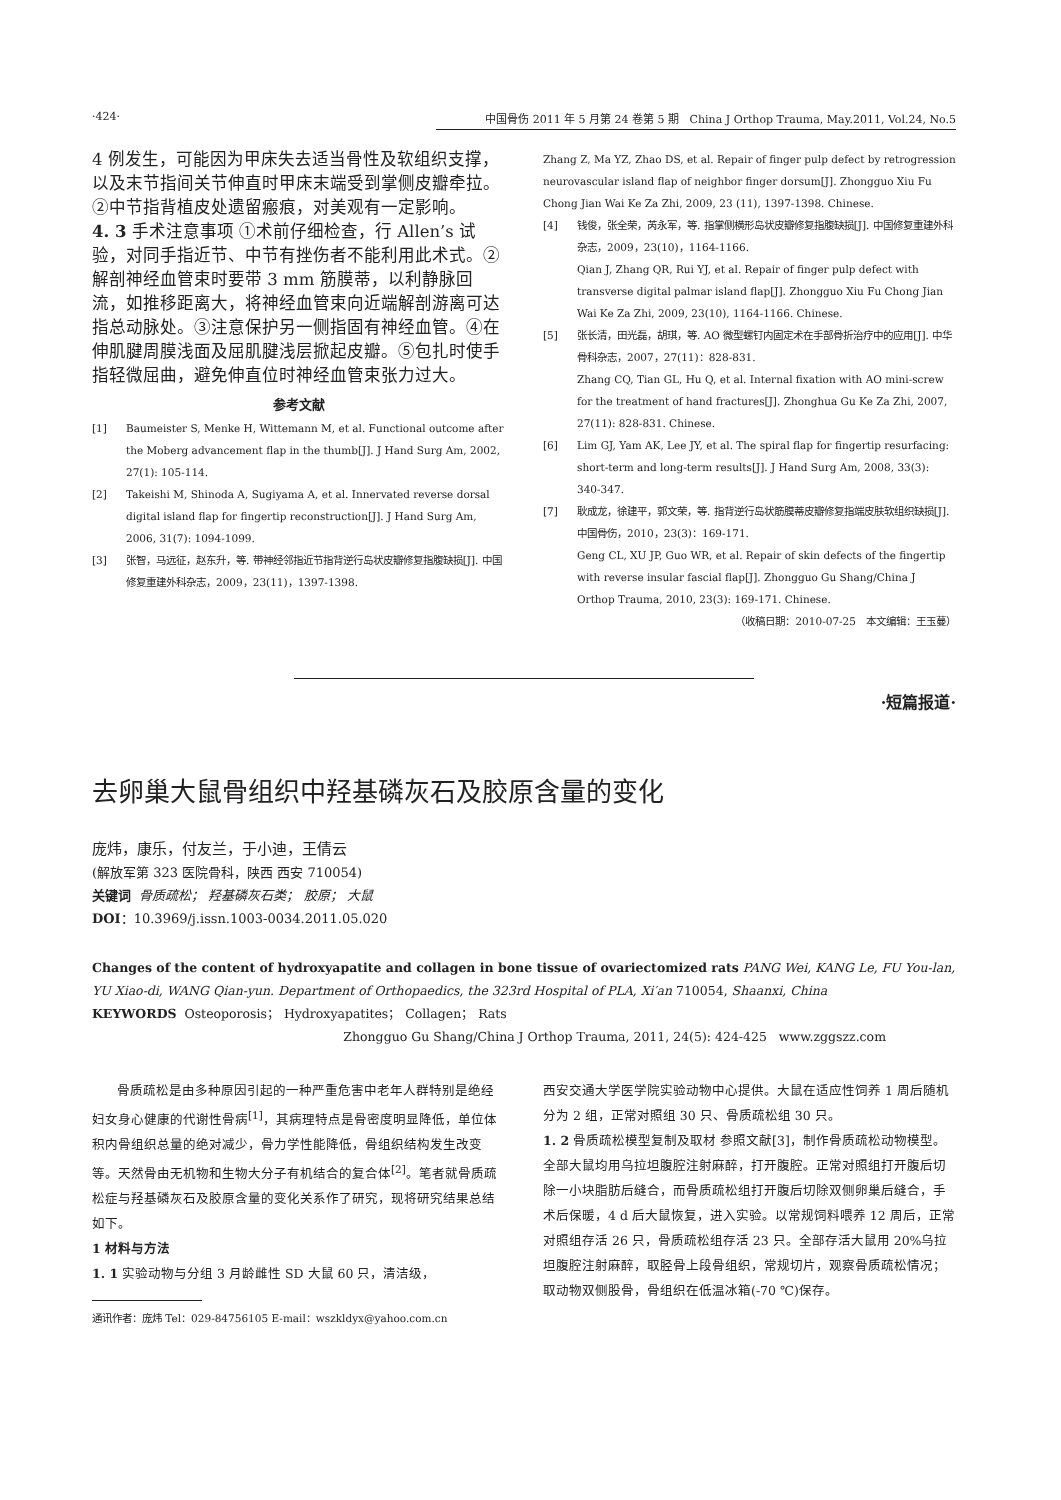·424· 中国骨伤 2011 年 5 月第 24 卷第 5 期 China J Orthop Trauma, May.2011, Vol.24, No.5
4 例发生，可能因为甲床失去适当骨性及软组织支撑，以及末节指间关节伸直时甲床末端受到掌侧皮瓣牵拉。②中节指背植皮处遗留瘢痕，对美观有一定影响。
4. 3 手术注意事项 ①术前仔细检查，行 Allen’s 试验，对同手指近节、中节有挫伤者不能利用此术式。②解剖神经血管束时要带 3 mm 筋膜蒂，以利静脉回流，如推移距离大，将神经血管束向近端解剖游离可达指总动脉处。③注意保护另一侧指固有神经血管。④在伸肌腱周膜浅面及屈肌腱浅层掀起皮瓣。⑤包扎时使手指轻微屈曲，避免伸直位时神经血管束张力过大。
参考文献
[1] Baumeister S, Menke H, Wittemann M, et al. Functional outcome after the Moberg advancement flap in the thumb[J]. J Hand Surg Am, 2002, 27(1): 105-114.
[2] Takeishi M, Shinoda A, Sugiyama A, et al. Innervated reverse dorsal digital island flap for fingertip reconstruction[J]. J Hand Surg Am, 2006, 31(7): 1094-1099.
[3] 张智，马远征，赵东升，等. 带神经邻指近节指背逆行岛状皮瓣修复指腹缺损[J]. 中国修复重建外科杂志，2009，23(11)，1397-1398.
Zhang Z, Ma YZ, Zhao DS, et al. Repair of finger pulp defect by retrogression neurovascular island flap of neighbor finger dorsum[J]. Zhongguo Xiu Fu Chong Jian Wai Ke Za Zhi, 2009, 23 (11), 1397-1398. Chinese.
[4] 钱俊，张全荣，芮永军，等. 指掌侧横形岛状皮瓣修复指腹缺损[J]. 中国修复重建外科杂志，2009，23(10)，1164-1166.
Qian J, Zhang QR, Rui YJ, et al. Repair of finger pulp defect with transverse digital palmar island flap[J]. Zhongguo Xiu Fu Chong Jian Wai Ke Za Zhi, 2009, 23(10), 1164-1166. Chinese.
[5] 张长清，田光磊，胡琪，等. AO 微型螺钉内固定术在手部骨折治疗中的应用[J]. 中华骨科杂志，2007，27(11)：828-831.
Zhang CQ, Tian GL, Hu Q, et al. Internal fixation with AO mini-screw for the treatment of hand fractures[J]. Zhonghua Gu Ke Za Zhi, 2007, 27(11): 828-831. Chinese.
[6] Lim GJ, Yam AK, Lee JY, et al. The spiral flap for fingertip resurfacing: short-term and long-term results[J]. J Hand Surg Am, 2008, 33(3): 340-347.
[7] 耿成龙，徐建平，郭文荣，等. 指背逆行岛状筋膜蒂皮瓣修复指端皮肤软组织缺损[J]. 中国骨伤，2010，23(3)：169-171.
Geng CL, XU JP, Guo WR, et al. Repair of skin defects of the fingertip with reverse insular fascial flap[J]. Zhongguo Gu Shang/China J Orthop Trauma, 2010, 23(3): 169-171. Chinese.
（收稿日期：2010-07-25 本文编辑：王玉蔓）
·短篇报道·
去卵巢大鼠骨组织中羟基磷灰石及胶原含量的变化
庞炜，康乐，付友兰，于小迪，王倩云
(解放军第 323 医院骨科，陕西 西安 710054)
关键词 骨质疏松； 羟基磷灰石类； 胶原； 大鼠
DOI：10.3969/j.issn.1003-0034.2011.05.020
Changes of the content of hydroxyapatite and collagen in bone tissue of ovariectomized rats PANG Wei, KANG Le, FU You-lan, YU Xiao-di, WANG Qian-yun. Department of Orthopaedics, the 323rd Hospital of PLA, Xi′an 710054, Shaanxi, China
KEYWORDS Osteoporosis； Hydroxyapatites； Collagen； Rats
Zhongguo Gu Shang/China J Orthop Trauma, 2011, 24(5): 424-425 www.zggszz.com
  骨质疏松是由多种原因引起的一种严重危害中老年人群特别是绝经妇女身心健康的代谢性骨病<sup>[1]</sup>，其病理特点是骨密度明显降低，单位体积内骨组织总量的绝对减少，骨力学性能降低，骨组织结构发生改变等。天然骨由无机物和生物大分子有机结合的复合体<sup>[2]</sup>。笔者就骨质疏松症与羟基磷灰石及胶原含量的变化关系作了研究，现将研究结果总结如下。
1 材料与方法
1. 1 实验动物与分组 3 月龄雌性 SD 大鼠 60 只，清洁级，
通讯作者：庞炜 Tel：029-84756105 E-mail：wszkldyx@yahoo.com.cn
西安交通大学医学院实验动物中心提供。大鼠在适应性饲养 1 周后随机分为 2 组，正常对照组 30 只、骨质疏松组 30 只。
1. 2 骨质疏松模型复制及取材 参照文献[3]，制作骨质疏松动物模型。全部大鼠均用乌拉坦腹腔注射麻醉，打开腹腔。正常对照组打开腹后切除一小块脂肪后缝合，而骨质疏松组打开腹后切除双侧卵巢后缝合，手术后保暖，4 d 后大鼠恢复，进入实验。以常规饲料喂养 12 周后，正常对照组存活 26 只，骨质疏松组存活 23 只。全部存活大鼠用 20%乌拉坦腹腔注射麻醉，取胫骨上段骨组织，常规切片，观察骨质疏松情况；取动物双侧股骨，骨组织在低温冰箱(-70 ℃)保存。